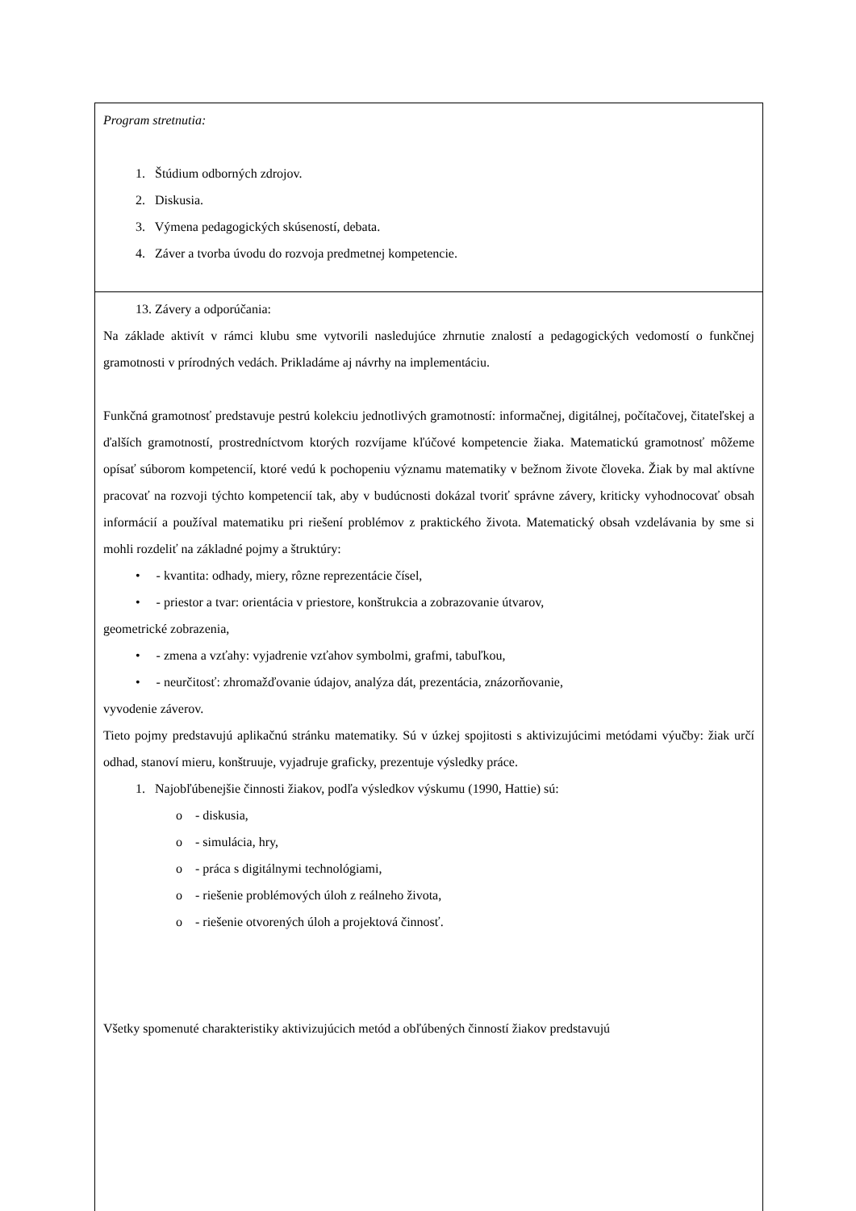| Program stretnutia: 1. Štúdium odborných zdrojov. 2. Diskusia. 3. Výmena pedagogických skúseností, debata. 4. Záver a tvorba úvodu do rozvoja predmetnej kompetencie. |
| 13. Závery a odporúčania: Na základe aktivít v rámci klubu sme vytvorili nasledujúce zhrnutie znalostí a pedagogických vedomostí o funkčnej gramotnosti v prírodných vedách. Prikladáme aj návrhy na implementáciu. Funkčná gramotnosť predstavuje pestrú kolekciu jednotlivých gramotností: informačnej, digitálnej, počítačovej, čitateľskej a ďalších gramotností, prostredníctvom ktorých rozvíjame kľúčové kompetencie žiaka. Matematickú gramotnosť môžeme opísať súborom kompetencií, ktoré vedú k pochopeniu významu matematiky v bežnom živote človeka. Žiak by mal aktívne pracovať na rozvoji týchto kompetencií tak, aby v budúcnosti dokázal tvoriť správne závery, kriticky vyhodnocovať obsah informácií a používal matematiku pri riešení problémov z praktického života. Matematický obsah vzdelávania by sme si mohli rozdeliť na základné pojmy a štruktúry: • - kvantita: odhady, miery, rôzne reprezentácie čísel, • - priestor a tvar: orientácia v priestore, konštrukcia a zobrazovanie útvarov, geometrické zobrazenia, • - zmena a vzťahy: vyjadrenie vzťahov symbolmi, grafmi, tabuľkou, • - neurčitosť: zhromažďovanie údajov, analýza dát, prezentácia, znázorňovanie, vyvodenie záverov. Tieto pojmy predstavujú aplikačnú stránku matematiky. Sú v úzkej spojitosti s aktivizujúcimi metódami výučby: žiak určí odhad, stanoví mieru, konštruuje, vyjadruje graficky, prezentuje výsledky práce. 1. Najobľúbenejšie činnosti žiakov, podľa výsledkov výskumu (1990, Hattie) sú: o - diskusia, o - simulácia, hry, o - práca s digitálnymi technológiami, o - riešenie problémových úloh z reálneho života, o - riešenie otvorených úloh a projektová činnosť. Všetky spomenuté charakteristiky aktivizujúcich metód a obľúbených činností žiakov predstavujú |